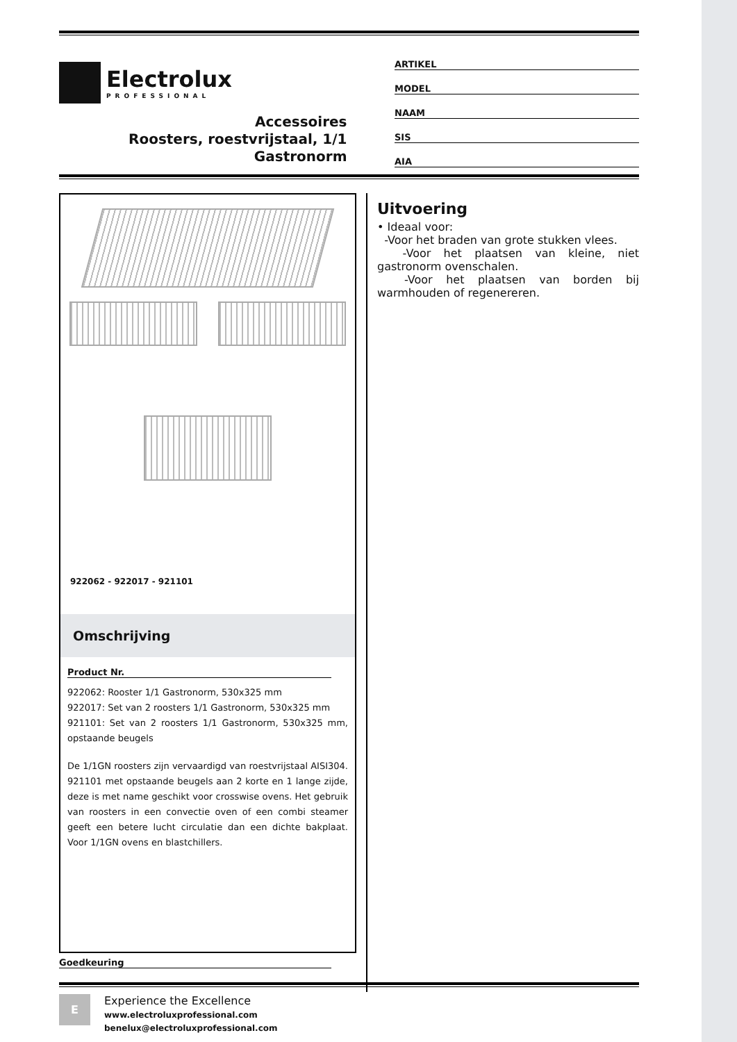Electrolux
PROFESSIONAL
Accessoires
Roosters, roestvrijstaal, 1/1
Gastronorm
ARTIKEL
MODEL
NAAM
SIS
AIA
922062 - 922017 - 921101
Omschrijving
Product Nr.
922062: Rooster 1/1 Gastronorm, 530x325 mm
922017: Set van 2 roosters 1/1 Gastronorm, 530x325 mm
921101: Set van 2 roosters 1/1 Gastronorm, 530x325 mm, opstaande beugels
De 1/1GN roosters zijn vervaardigd van roestvrijstaal AISI304. 921101 met opstaande beugels aan 2 korte en 1 lange zijde, deze is met name geschikt voor crosswise ovens. Het gebruik van roosters in een convectie oven of een combi steamer geeft een betere lucht circulatie dan een dichte bakplaat. Voor 1/1GN ovens en blastchillers.
Uitvoering
• Ideaal voor:
-Voor het braden van grote stukken vlees.
-Voor het plaatsen van kleine, niet gastronorm ovenschalen.
-Voor het plaatsen van borden bij warmhouden of regenereren.
Goedkeuring
E
Experience the Excellence
www.electroluxprofessional.com
benelux@electroluxprofessional.com